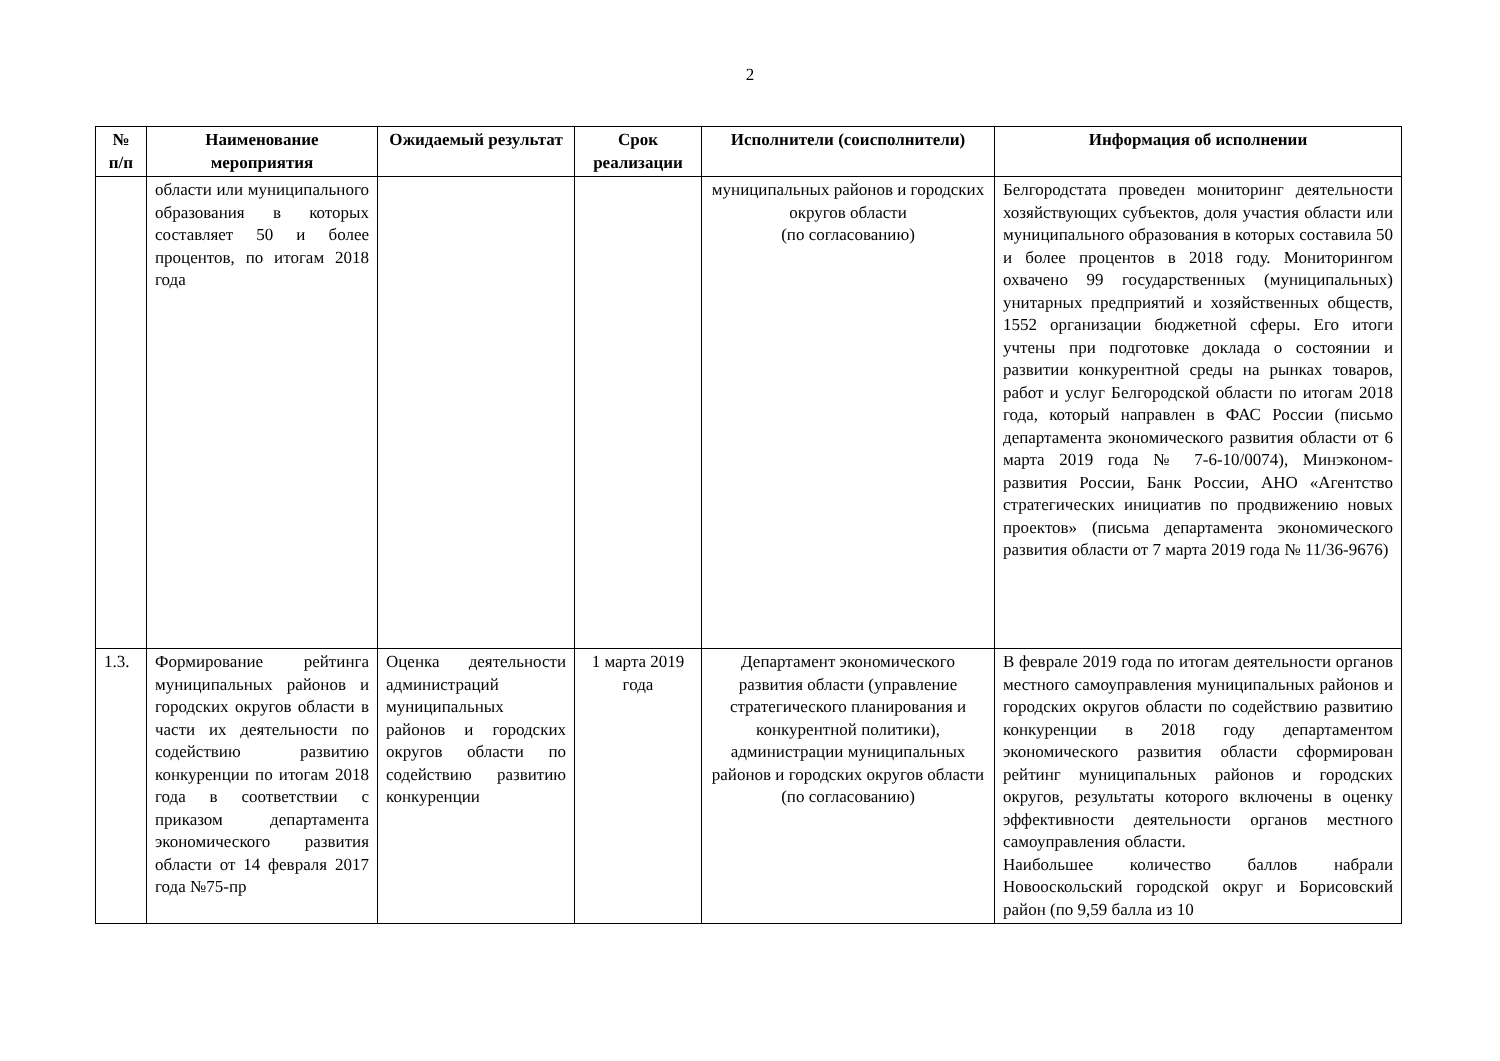2
| № п/п | Наименование мероприятия | Ожидаемый результат | Срок реализации | Исполнители (соисполнители) | Информация об исполнении |
| --- | --- | --- | --- | --- | --- |
| | области или муниципального образования в которых составляет 50 и более процентов, по итогам 2018 года | | | муниципальных районов и городских округов области (по согласованию) | Белгородстата проведен мониторинг деятельности хозяйствующих субъектов, доля участия области или муниципального образования в которых составила 50 и более процентов в 2018 году. Мониторингом охвачено 99 государственных (муниципальных) унитарных предприятий и хозяйственных обществ, 1552 организации бюджетной сферы. Его итоги учтены при подготовке доклада о состоянии и развитии конкурентной среды на рынках товаров, работ и услуг Белгородской области по итогам 2018 года, который направлен в ФАС России (письмо департамента экономического развития области от 6 марта 2019 года № 7-6-10/0074), Минэконом-развития России, Банк России, АНО «Агентство стратегических инициатив по продвижению новых проектов» (письма департамента экономического развития области от 7 марта 2019 года № 11/36-9676) |
| 1.3. | Формирование рейтинга муниципальных районов и городских округов области в части их деятельности по содействию развитию конкуренции по итогам 2018 года в соответствии с приказом департамента экономического развития области от 14 февраля 2017 года №75-пр | Оценка деятельности администраций муниципальных районов и городских округов области по содействию развитию конкуренции | 1 марта 2019 года | Департамент экономического развития области (управление стратегического планирования и конкурентной политики), администрации муниципальных районов и городских округов области (по согласованию) | В феврале 2019 года по итогам деятельности органов местного самоуправления муниципальных районов и городских округов области по содействию развитию конкуренции в 2018 году департаментом экономического развития области сформирован рейтинг муниципальных районов и городских округов, результаты которого включены в оценку эффективности деятельности органов местного самоуправления области. Наибольшее количество баллов набрали Новооскольский городской округ и Борисовский район (по 9,59 балла из 10 |